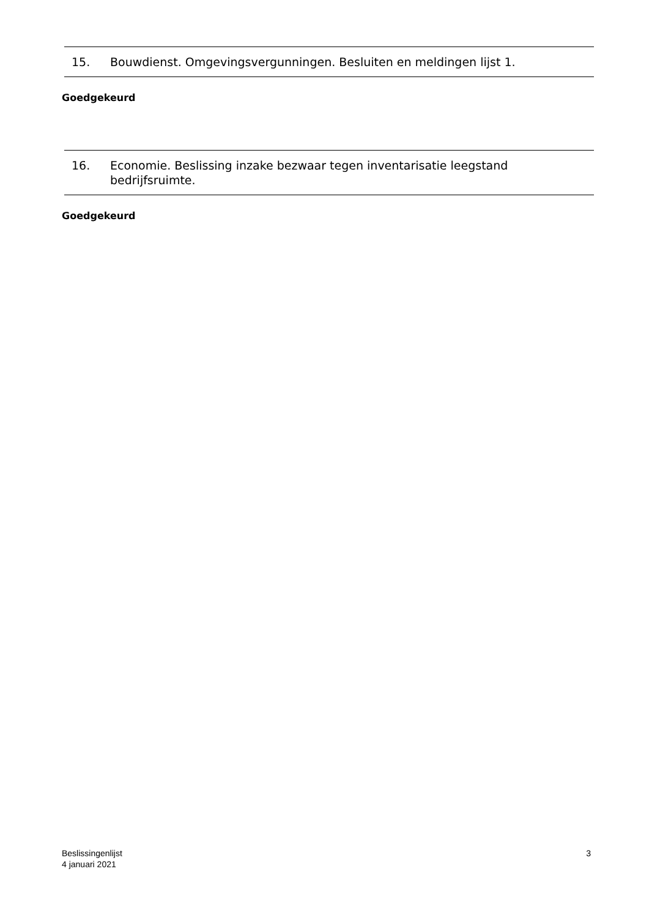15. Bouwdienst. Omgevingsvergunningen. Besluiten en meldingen lijst 1.
Goedgekeurd
16. Economie. Beslissing inzake bezwaar tegen inventarisatie leegstand bedrijfsruimte.
Goedgekeurd
Beslissingenlijst
4 januari 2021
3